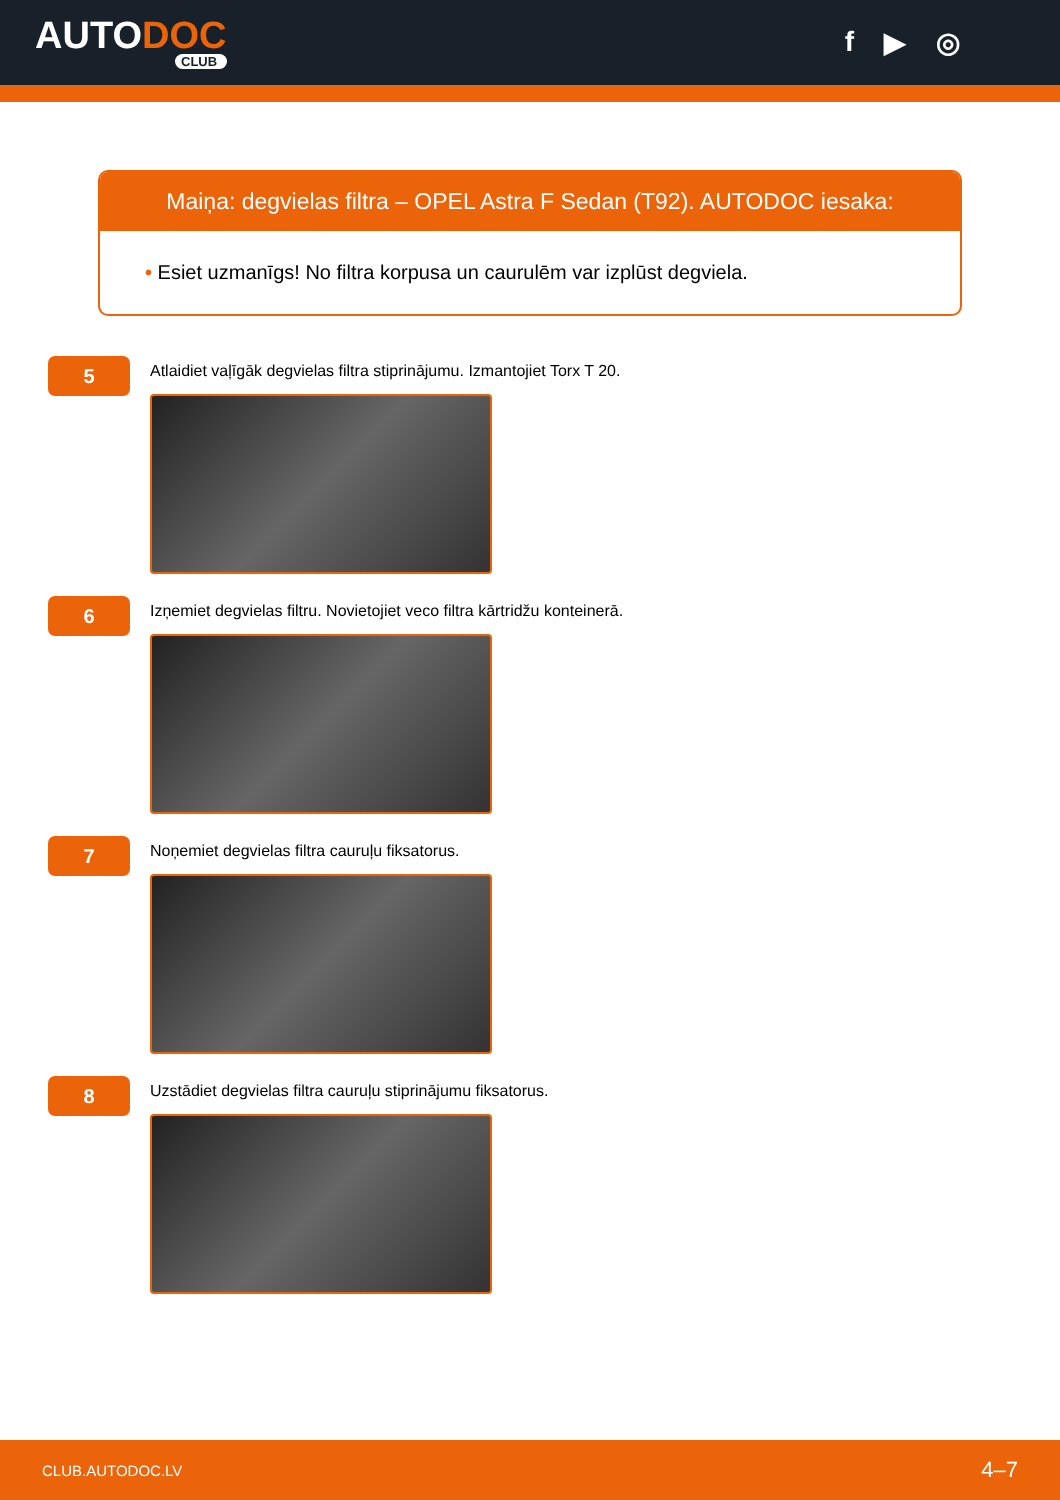AUTODOC
CLUB
f ▶ ◎
Maiņa: degvielas filtra – OPEL Astra F Sedan (T92). AUTODOC iesaka:
• Esiet uzmanīgs! No filtra korpusa un caurulēm var izplūst degviela.
5
Atlaidiet vaļīgāk degvielas filtra stiprinājumu. Izmantojiet Torx T 20.
6
Izņemiet degvielas filtru. Novietojiet veco filtra kārtridžu konteinerā.
7
Noņemiet degvielas filtra cauruļu fiksatorus.
8
Uzstādiet degvielas filtra cauruļu stiprinājumu fiksatorus.
CLUB.AUTODOC.LV 4–7